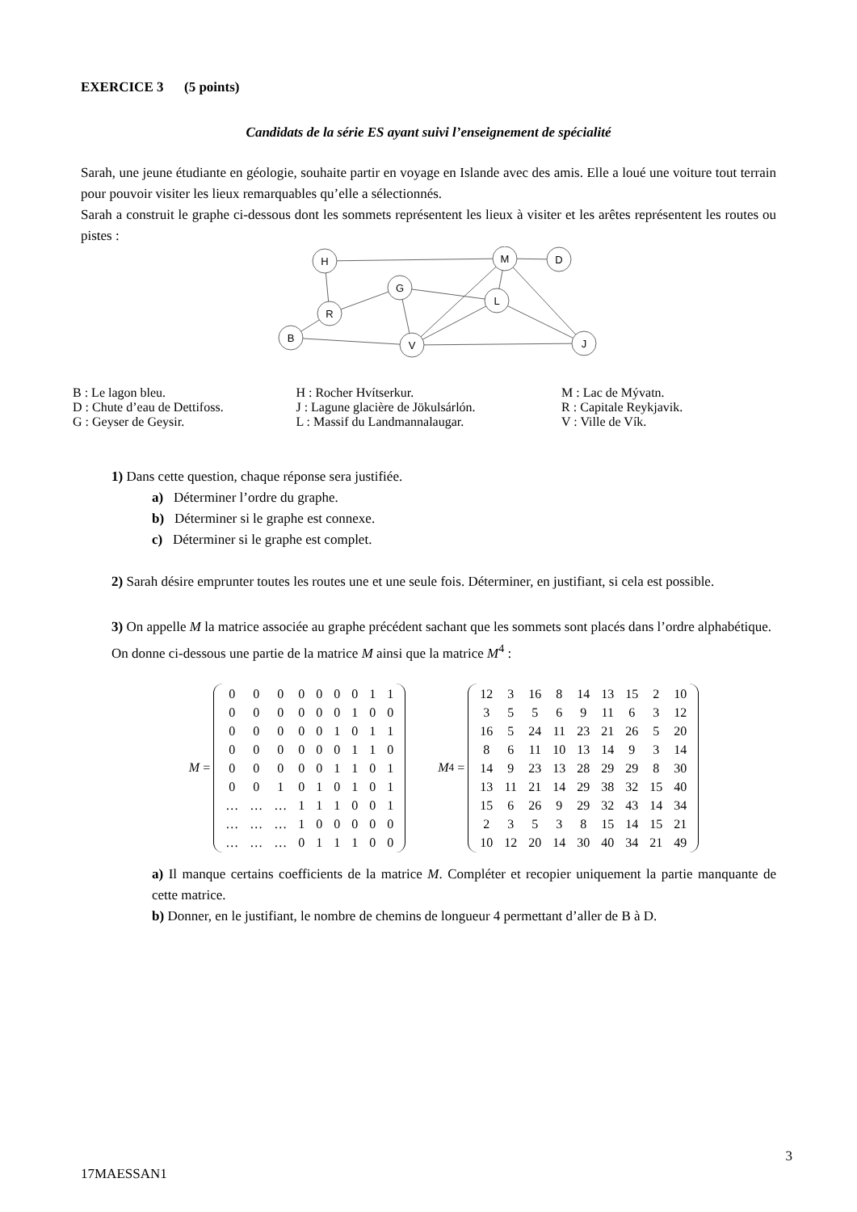EXERCICE 3 (5 points)
Candidats de la série ES ayant suivi l’enseignement de spécialité
Sarah, une jeune étudiante en géologie, souhaite partir en voyage en Islande avec des amis. Elle a loué une voiture tout terrain pour pouvoir visiter les lieux remarquables qu’elle a sélectionnés.
Sarah a construit le graphe ci-dessous dont les sommets représentent les lieux à visiter et les arêtes représentent les routes ou pistes :
H
M
D
G
R
L
B
V
J
| B : Le lagon bleu. D : Chute d’eau de Dettifoss. G : Geyser de Geysir. | H : Rocher Hvítserkur. J : Lagune glacière de Jökulsárlón. L : Massif du Landmannalaugar. | M : Lac de Mývatn. R : Capitale Reykjavik. V : Ville de Vík. |
1) Dans cette question, chaque réponse sera justifiée.
a) Déterminer l’ordre du graphe.
b) Déterminer si le graphe est connexe.
c) Déterminer si le graphe est complet.
2) Sarah désire emprunter toutes les routes une et une seule fois. Déterminer, en justifiant, si cela est possible.
3) On appelle M la matrice associée au graphe précédent sachant que les sommets sont placés dans l’ordre alphabétique. On donne ci-dessous une partie de la matrice M ainsi que la matrice M<sup>4</sup> :
M =
| 0 | 0 | 0 | 0 | 0 | 0 | 0 | 1 | 1 |
| 0 | 0 | 0 | 0 | 0 | 0 | 1 | 0 | 0 |
| 0 | 0 | 0 | 0 | 0 | 1 | 0 | 1 | 1 |
| 0 | 0 | 0 | 0 | 0 | 0 | 1 | 1 | 0 |
| 0 | 0 | 0 | 0 | 0 | 1 | 1 | 0 | 1 |
| 0 | 0 | 1 | 0 | 1 | 0 | 1 | 0 | 1 |
| … | … | … | 1 | 1 | 1 | 0 | 0 | 1 |
| … | … | … | 1 | 0 | 0 | 0 | 0 | 0 |
| … | … | … | 0 | 1 | 1 | 1 | 0 | 0 |
M<sup>4</sup> =
| 12 | 3 | 16 | 8 | 14 | 13 | 15 | 2 | 10 |
| 3 | 5 | 5 | 6 | 9 | 11 | 6 | 3 | 12 |
| 16 | 5 | 24 | 11 | 23 | 21 | 26 | 5 | 20 |
| 8 | 6 | 11 | 10 | 13 | 14 | 9 | 3 | 14 |
| 14 | 9 | 23 | 13 | 28 | 29 | 29 | 8 | 30 |
| 13 | 11 | 21 | 14 | 29 | 38 | 32 | 15 | 40 |
| 15 | 6 | 26 | 9 | 29 | 32 | 43 | 14 | 34 |
| 2 | 3 | 5 | 3 | 8 | 15 | 14 | 15 | 21 |
| 10 | 12 | 20 | 14 | 30 | 40 | 34 | 21 | 49 |
a) Il manque certains coefficients de la matrice M. Compléter et recopier uniquement la partie manquante de cette matrice.
b) Donner, en le justifiant, le nombre de chemins de longueur 4 permettant d’aller de B à D.
3
17MAESSAN1